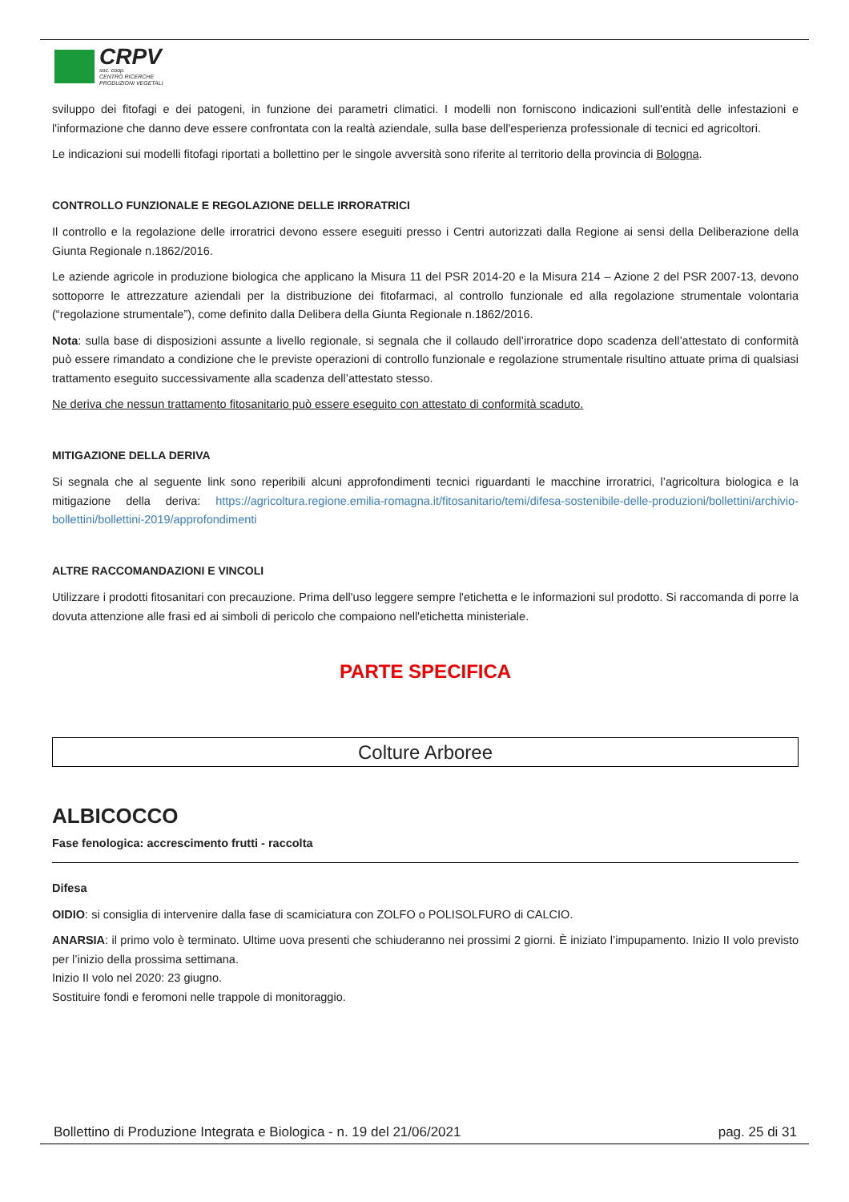CRPV
soc. coop.
CENTRO RICERCHE
PRODUZIONI VEGETALI
sviluppo dei fitofagi e dei patogeni, in funzione dei parametri climatici. I modelli non forniscono indicazioni sull'entità delle infestazioni e l'informazione che danno deve essere confrontata con la realtà aziendale, sulla base dell'esperienza professionale di tecnici ed agricoltori.
Le indicazioni sui modelli fitofagi riportati a bollettino per le singole avversità sono riferite al territorio della provincia di Bologna.
CONTROLLO FUNZIONALE E REGOLAZIONE DELLE IRRORATRICI
Il controllo e la regolazione delle irroratrici devono essere eseguiti presso i Centri autorizzati dalla Regione ai sensi della Deliberazione della Giunta Regionale n.1862/2016.
Le aziende agricole in produzione biologica che applicano la Misura 11 del PSR 2014-20 e la Misura 214 – Azione 2 del PSR 2007-13, devono sottoporre le attrezzature aziendali per la distribuzione dei fitofarmaci, al controllo funzionale ed alla regolazione strumentale volontaria (“regolazione strumentale”), come definito dalla Delibera della Giunta Regionale n.1862/2016.
Nota: sulla base di disposizioni assunte a livello regionale, si segnala che il collaudo dell’irroratrice dopo scadenza dell’attestato di conformità può essere rimandato a condizione che le previste operazioni di controllo funzionale e regolazione strumentale risultino attuate prima di qualsiasi trattamento eseguito successivamente alla scadenza dell’attestato stesso.
Ne deriva che nessun trattamento fitosanitario può essere eseguito con attestato di conformità scaduto.
MITIGAZIONE DELLA DERIVA
Si segnala che al seguente link sono reperibili alcuni approfondimenti tecnici riguardanti le macchine irroratrici, l’agricoltura biologica e la mitigazione della deriva: https://agricoltura.regione.emilia-romagna.it/fitosanitario/temi/difesa-sostenibile-delle-produzioni/bollettini/archivio-bollettini/bollettini-2019/approfondimenti
ALTRE RACCOMANDAZIONI E VINCOLI
Utilizzare i prodotti fitosanitari con precauzione. Prima dell'uso leggere sempre l'etichetta e le informazioni sul prodotto. Si raccomanda di porre la dovuta attenzione alle frasi ed ai simboli di pericolo che compaiono nell'etichetta ministeriale.
PARTE SPECIFICA
Colture Arboree
ALBICOCCO
Fase fenologica: accrescimento frutti - raccolta
Difesa
OIDIO: si consiglia di intervenire dalla fase di scamiciatura con ZOLFO o POLISOLFURO di CALCIO.
ANARSIA: il primo volo è terminato. Ultime uova presenti che schiuderanno nei prossimi 2 giorni. È iniziato l’impupamento. Inizio II volo previsto per l’inizio della prossima settimana.
Inizio II volo nel 2020: 23 giugno.
Sostituire fondi e feromoni nelle trappole di monitoraggio.
Bollettino di Produzione Integrata e Biologica - n. 19 del 21/06/2021 pag. 25 di 31